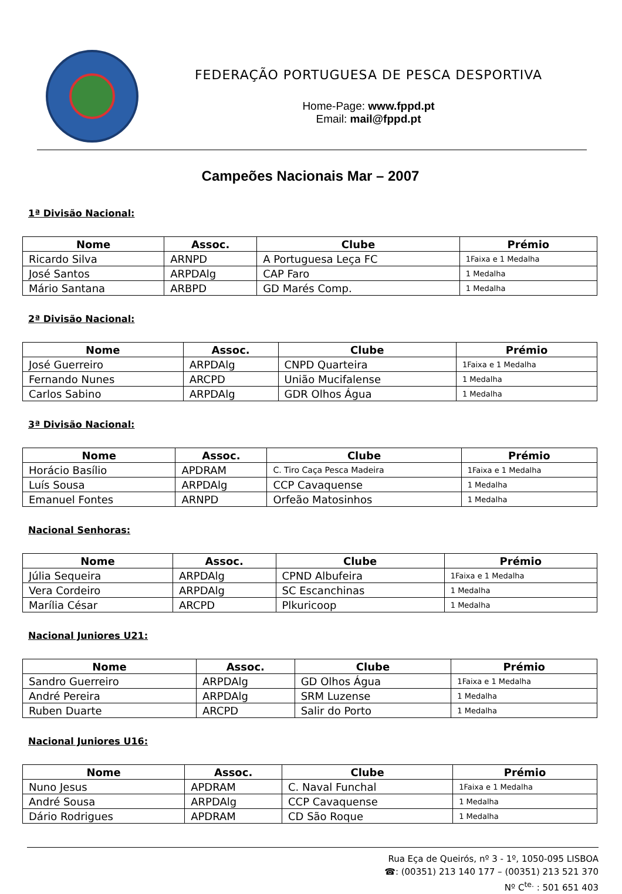FEDERAÇÃO PORTUGUESA DE PESCA DESPORTIVA
Home-Page: www.fppd.pt
Email: mail@fppd.pt
Campeões Nacionais Mar – 2007
1ª Divisão Nacional:
| Nome | Assoc. | Clube | Prémio |
| --- | --- | --- | --- |
| Ricardo Silva | ARNPD | A Portuguesa Leça FC | 1Faixa e 1 Medalha |
| José Santos | ARPDAlg | CAP Faro | 1 Medalha |
| Mário Santana | ARBPD | GD Marés Comp. | 1 Medalha |
2ª Divisão Nacional:
| Nome | Assoc. | Clube | Prémio |
| --- | --- | --- | --- |
| José Guerreiro | ARPDAlg | CNPD Quarteira | 1Faixa e 1 Medalha |
| Fernando Nunes | ARCPD | União Mucifalense | 1 Medalha |
| Carlos Sabino | ARPDAlg | GDR Olhos Água | 1 Medalha |
3ª Divisão Nacional:
| Nome | Assoc. | Clube | Prémio |
| --- | --- | --- | --- |
| Horácio Basílio | APDRAM | C. Tiro Caça Pesca Madeira | 1Faixa e 1 Medalha |
| Luís Sousa | ARPDAlg | CCP Cavaquense | 1 Medalha |
| Emanuel Fontes | ARNPD | Orfeão Matosinhos | 1 Medalha |
Nacional Senhoras:
| Nome | Assoc. | Clube | Prémio |
| --- | --- | --- | --- |
| Júlia Sequeira | ARPDAlg | CPND Albufeira | 1Faixa e 1 Medalha |
| Vera Cordeiro | ARPDAlg | SC Escanchinas | 1 Medalha |
| Marília César | ARCPD | Plkuricoop | 1 Medalha |
Nacional Juniores U21:
| Nome | Assoc. | Clube | Prémio |
| --- | --- | --- | --- |
| Sandro Guerreiro | ARPDAlg | GD Olhos Água | 1Faixa e 1 Medalha |
| André Pereira | ARPDAlg | SRM Luzense | 1 Medalha |
| Ruben Duarte | ARCPD | Salir do Porto | 1 Medalha |
Nacional Juniores U16:
| Nome | Assoc. | Clube | Prémio |
| --- | --- | --- | --- |
| Nuno Jesus | APDRAM | C. Naval Funchal | 1Faixa e 1 Medalha |
| André Sousa | ARPDAlg | CCP Cavaquense | 1 Medalha |
| Dário Rodrigues | APDRAM | CD São Roque | 1 Medalha |
Rua Eça de Queirós, nº 3 - 1º, 1050-095 LISBOA
☎: (00351) 213 140 177 – (00351) 213 521 370
Nº C<sup>te.</sup> : 501 651 403